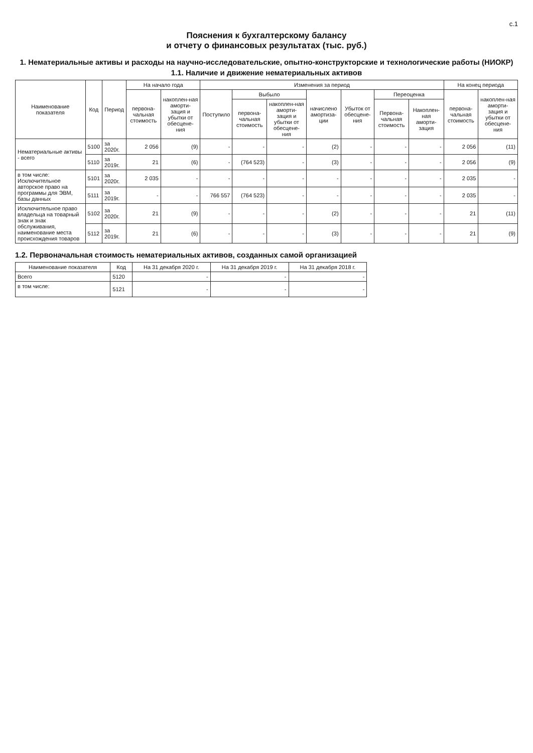с.1
Пояснения к бухгалтерскому балансу
и отчету о финансовых результатах (тыс. руб.)
1. Нематериальные активы и расходы на научно-исследовательские, опытно-конструкторские и технологические работы (НИОКР)
1.1. Наличие и движение нематериальных активов
| Наименование показателя | Код | Период | На начало года | | Изменения за период | | | | | | | На конец периода | |
| --- | --- | --- | --- | --- | --- | --- | --- | --- | --- | --- | --- | --- | --- |
| | | | первона-чальная стоимость | накоплен-ная аморти-зация и убытки от обесцене-ния | Поступило | Выбыло | | начислено амортиза-ции | Убыток от обесцене-ния | Переоценка | | первона-чальная стоимость | накоплен-ная аморти-зация и убытки от обесцене-ния |
| | | | | | | первона-чальная стоимость | накоплен-ная аморти-зация и убытки от обесцене-ния | | | Первона-чальная стоимость | Накоплен-ная аморти-зация | | |
| Нематериальные активы - всего | 5100 | за 2020г. | 2 056 | (9) | - | - | - | (2) | - | - | - | 2 056 | (11) |
| | 5110 | за 2019г. | 21 | (6) | - | (764 523) | - | (3) | - | - | - | 2 056 | (9) |
| в том числе: Исключительное авторское право на программы для ЭВМ, базы данных | 5101 | за 2020г. | 2 035 | - | - | - | - | - | - | - | - | 2 035 | - |
| | 5111 | за 2019г. | - | - | 766 557 | (764 523) | - | - | - | - | - | 2 035 | - |
| Исключительное право владельца на товарный знак и знак обслуживания, наименование места происхождения товаров | 5102 | за 2020г. | 21 | (9) | - | - | - | (2) | - | - | - | 21 | (11) |
| | 5112 | за 2019г. | 21 | (6) | - | - | - | (3) | - | - | - | 21 | (9) |
1.2. Первоначальная стоимость нематериальных активов, созданных самой организацией
| Наименование показателя | Код | На 31 декабря 2020 г. | На 31 декабря 2019 г. | На 31 декабря 2018 г. |
| --- | --- | --- | --- | --- |
| Всего | 5120 | - | - | - |
| в том числе: | 5121 | - | - | - |